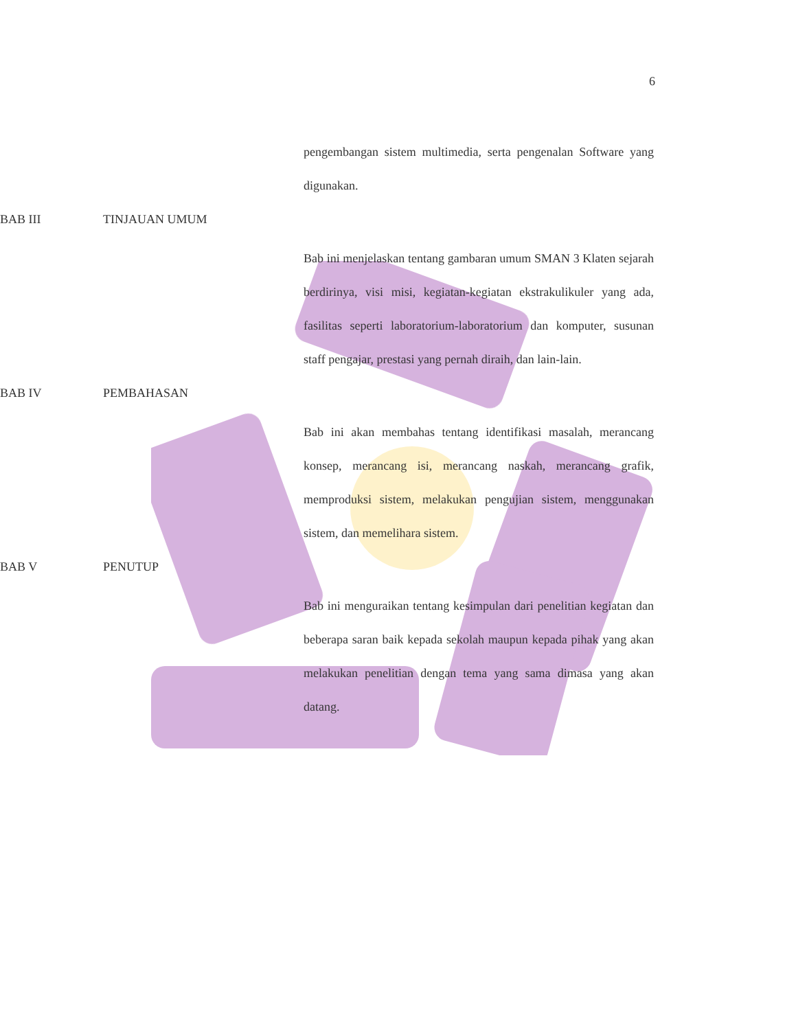6
pengembangan sistem multimedia, serta pengenalan Software yang digunakan.
BAB III TINJAUAN UMUM
Bab ini menjelaskan tentang gambaran umum SMAN 3 Klaten sejarah berdirinya, visi misi, kegiatan-kegiatan ekstrakulikuler yang ada, fasilitas seperti laboratorium-laboratorium dan komputer, susunan staff pengajar, prestasi yang pernah diraih, dan lain-lain.
BAB IV PEMBAHASAN
Bab ini akan membahas tentang identifikasi masalah, merancang konsep, merancang isi, merancang naskah, merancang grafik, memproduksi sistem, melakukan pengujian sistem, menggunakan sistem, dan memelihara sistem.
BAB V PENUTUP
Bab ini menguraikan tentang kesimpulan dari penelitian kegiatan dan beberapa saran baik kepada sekolah maupun kepada pihak yang akan melakukan penelitian dengan tema yang sama dimasa yang akan datang.